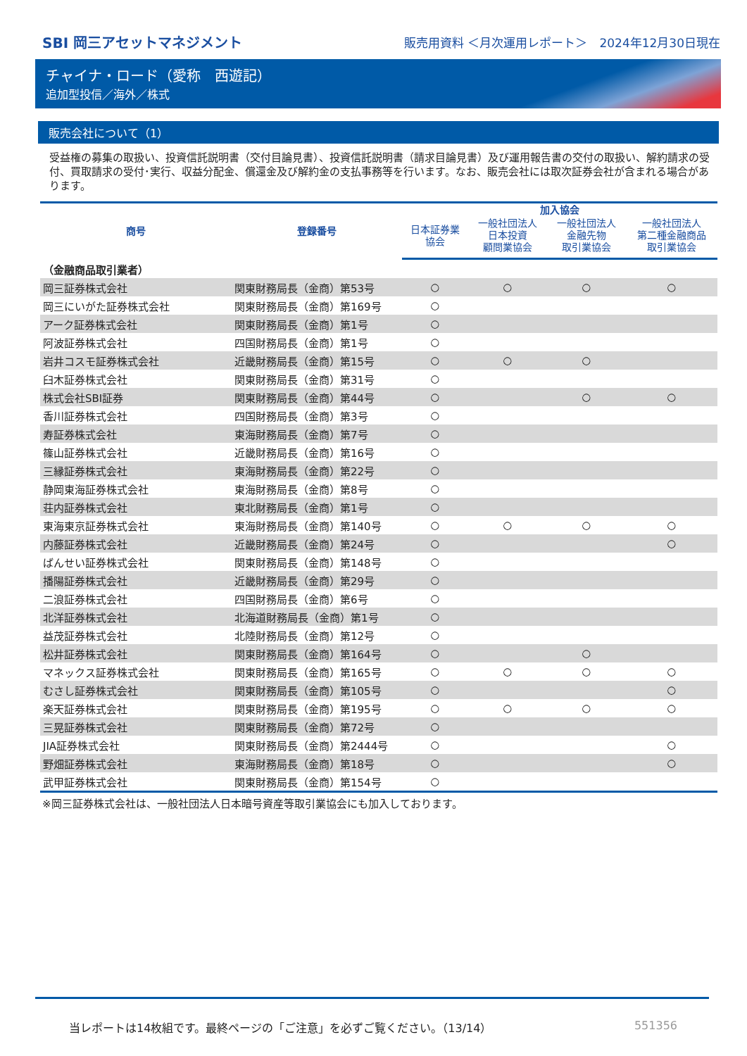SBI 岡三アセットマネジメント
販売用資料 ＜月次運用レポート＞　2024年12月30日現在
チャイナ・ロード（愛称　西遊記）
追加型投信／海外／株式
販売会社について（1）
受益権の募集の取扱い、投資信託説明書（交付目論見書）、投資信託説明書（請求目論見書）及び運用報告書の交付の取扱い、解約請求の受付、買取請求の受付･実行、収益分配金、償還金及び解約金の支払事務等を行います。なお、販売会社には取次証券会社が含まれる場合があります。
| 商号 | 登録番号 | 加入協会 | | | |
| --- | --- | --- | --- | --- | --- |
| | | 日本証券業 協会 | 一般社団法人 日本投資 顧問業協会 | 一般社団法人 金融先物 取引業協会 | 一般社団法人 第二種金融商品 取引業協会 |
| （金融商品取引業者） | | | | | |
| 岡三証券株式会社 | 関東財務局長（金商）第53号 | ○ | ○ | ○ | ○ |
| 岡三にいがた証券株式会社 | 関東財務局長（金商）第169号 | ○ | | | |
| アーク証券株式会社 | 関東財務局長（金商）第1号 | ○ | | | |
| 阿波証券株式会社 | 四国財務局長（金商）第1号 | ○ | | | |
| 岩井コスモ証券株式会社 | 近畿財務局長（金商）第15号 | ○ | ○ | ○ | |
| 臼木証券株式会社 | 関東財務局長（金商）第31号 | ○ | | | |
| 株式会社SBI証券 | 関東財務局長（金商）第44号 | ○ | | ○ | ○ |
| 香川証券株式会社 | 四国財務局長（金商）第3号 | ○ | | | |
| 寿証券株式会社 | 東海財務局長（金商）第7号 | ○ | | | |
| 篠山証券株式会社 | 近畿財務局長（金商）第16号 | ○ | | | |
| 三縁証券株式会社 | 東海財務局長（金商）第22号 | ○ | | | |
| 静岡東海証券株式会社 | 東海財務局長（金商）第8号 | ○ | | | |
| 荘内証券株式会社 | 東北財務局長（金商）第1号 | ○ | | | |
| 東海東京証券株式会社 | 東海財務局長（金商）第140号 | ○ | ○ | ○ | ○ |
| 内藤証券株式会社 | 近畿財務局長（金商）第24号 | ○ | | | ○ |
| ばんせい証券株式会社 | 関東財務局長（金商）第148号 | ○ | | | |
| 播陽証券株式会社 | 近畿財務局長（金商）第29号 | ○ | | | |
| 二浪証券株式会社 | 四国財務局長（金商）第6号 | ○ | | | |
| 北洋証券株式会社 | 北海道財務局長（金商）第1号 | ○ | | | |
| 益茂証券株式会社 | 北陸財務局長（金商）第12号 | ○ | | | |
| 松井証券株式会社 | 関東財務局長（金商）第164号 | ○ | | ○ | |
| マネックス証券株式会社 | 関東財務局長（金商）第165号 | ○ | ○ | ○ | ○ |
| むさし証券株式会社 | 関東財務局長（金商）第105号 | ○ | | | ○ |
| 楽天証券株式会社 | 関東財務局長（金商）第195号 | ○ | ○ | ○ | ○ |
| 三晃証券株式会社 | 関東財務局長（金商）第72号 | ○ | | | |
| JIA証券株式会社 | 関東財務局長（金商）第2444号 | ○ | | | ○ |
| 野畑証券株式会社 | 東海財務局長（金商）第18号 | ○ | | | ○ |
| 武甲証券株式会社 | 関東財務局長（金商）第154号 | ○ | | | |
※岡三証券株式会社は、一般社団法人日本暗号資産等取引業協会にも加入しております。
当レポートは14枚組です。最終ページの「ご注意」を必ずご覧ください。（13/14） 551356